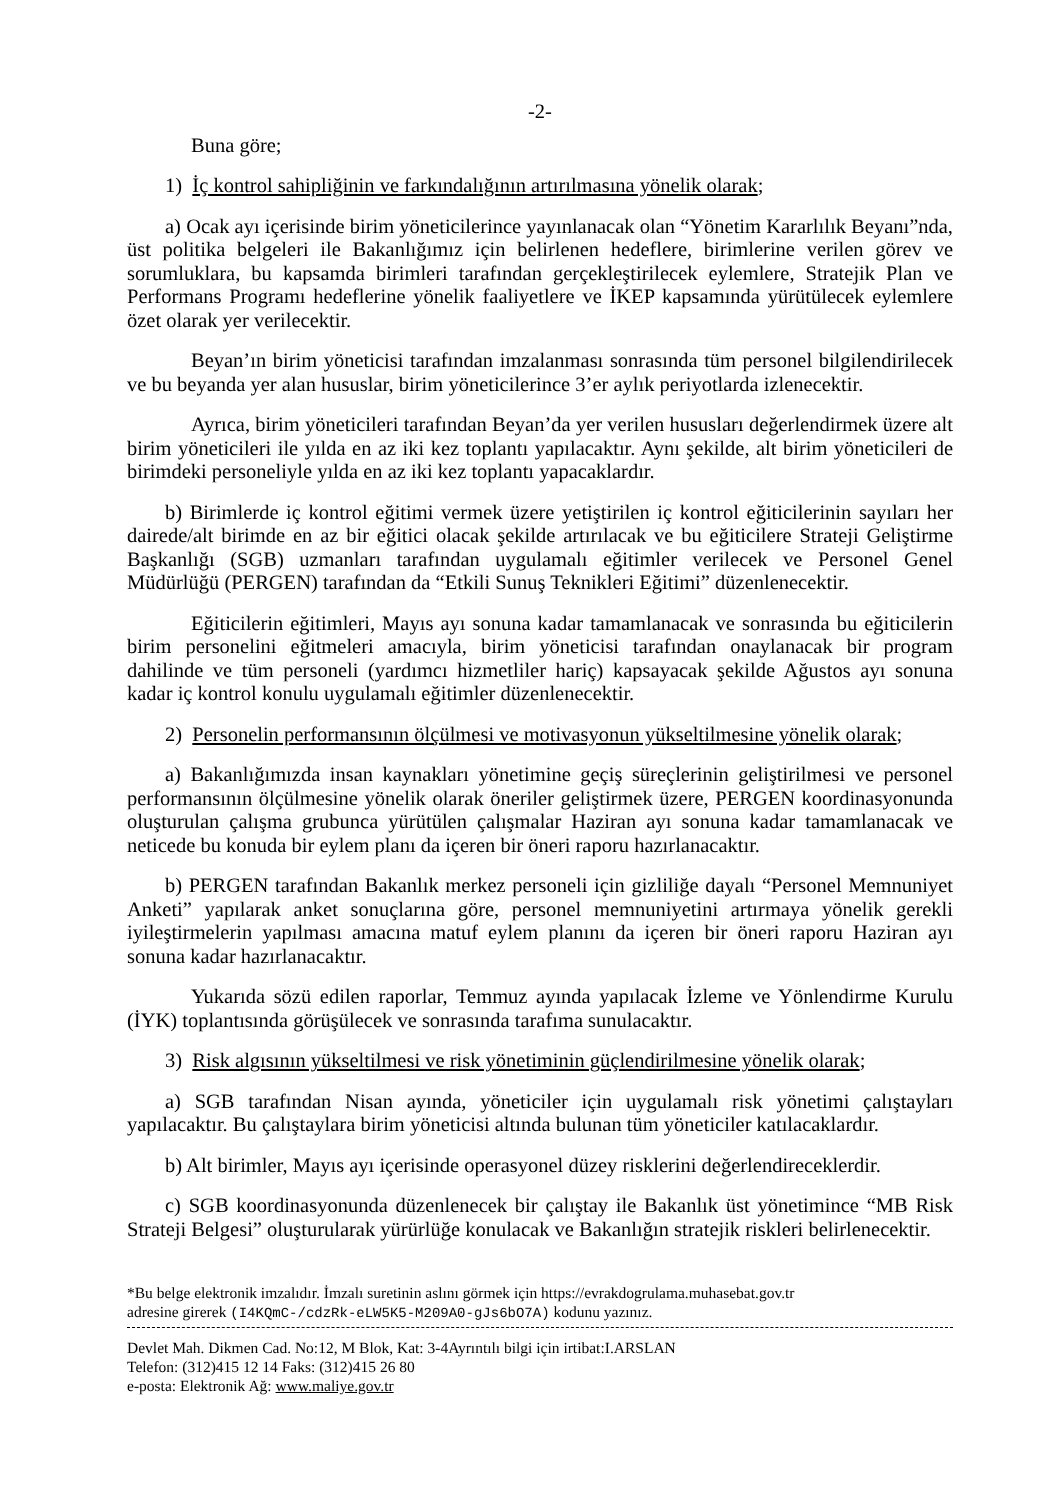-2-
Buna göre;
1) İç kontrol sahipliğinin ve farkındalığının artırılmasına yönelik olarak;
a) Ocak ayı içerisinde birim yöneticilerince yayınlanacak olan “Yönetim Kararlılık Beyanı”nda, üst politika belgeleri ile Bakanlığımız için belirlenen hedeflere, birimlerine verilen görev ve sorumluklara, bu kapsamda birimleri tarafından gerçekleştirilecek eylemlere, Stratejik Plan ve Performans Programı hedeflerine yönelik faaliyetlere ve İKEP kapsamında yürütülecek eylemlere özet olarak yer verilecektir.
Beyan’ın birim yöneticisi tarafından imzalanması sonrasında tüm personel bilgilendirilecek ve bu beyanda yer alan hususlar, birim yöneticilerince 3’er aylık periyotlarda izlenecektir.
Ayrıca, birim yöneticileri tarafından Beyan’da yer verilen hususları değerlendirmek üzere alt birim yöneticileri ile yılda en az iki kez toplantı yapılacaktır. Aynı şekilde, alt birim yöneticileri de birimdeki personeliyle yılda en az iki kez toplantı yapacaklardır.
b) Birimlerde iç kontrol eğitimi vermek üzere yetiştirilen iç kontrol eğiticilerinin sayıları her dairede/alt birimde en az bir eğitici olacak şekilde artırılacak ve bu eğiticilere Strateji Geliştirme Başkanlığı (SGB) uzmanları tarafından uygulamalı eğitimler verilecek ve Personel Genel Müdürlüğü (PERGEN) tarafından da “Etkili Sunuş Teknikleri Eğitimi” düzenlenecektir.
Eğiticilerin eğitimleri, Mayıs ayı sonuna kadar tamamlanacak ve sonrasında bu eğiticilerin birim personelini eğitmeleri amacıyla, birim yöneticisi tarafından onaylanacak bir program dahilinde ve tüm personeli (yardımcı hizmetliler hariç) kapsayacak şekilde Ağustos ayı sonuna kadar iç kontrol konulu uygulamalı eğitimler düzenlenecektir.
2) Personelin performansının ölçülmesi ve motivasyonun yükseltilmesine yönelik olarak;
a) Bakanlığımızda insan kaynakları yönetimine geçiş süreçlerinin geliştirilmesi ve personel performansının ölçülmesine yönelik olarak öneriler geliştirmek üzere, PERGEN koordinasyonunda oluşturulan çalışma grubunca yürütülen çalışmalar Haziran ayı sonuna kadar tamamlanacak ve neticede bu konuda bir eylem planı da içeren bir öneri raporu hazırlanacaktır.
b) PERGEN tarafından Bakanlık merkez personeli için gizliliğe dayalı “Personel Memnuniyet Anketi” yapılarak anket sonuçlarına göre, personel memnuniyetini artırmaya yönelik gerekli iyileştirmelerin yapılması amacına matuf eylem planını da içeren bir öneri raporu Haziran ayı sonuna kadar hazırlanacaktır.
Yukarıda sözü edilen raporlar, Temmuz ayında yapılacak İzleme ve Yönlendirme Kurulu (İYK) toplantısında görüşülecek ve sonrasında tarafıma sunulacaktır.
3) Risk algısının yükseltilmesi ve risk yönetiminin güçlendirilmesine yönelik olarak;
a) SGB tarafından Nisan ayında, yöneticiler için uygulamalı risk yönetimi çalıştayları yapılacaktır. Bu çalıştaylara birim yöneticisi altında bulunan tüm yöneticiler katılacaklardır.
b) Alt birimler, Mayıs ayı içerisinde operasyonel düzey risklerini değerlendireceklerdir.
c) SGB koordinasyonunda düzenlenecek bir çalıştay ile Bakanlık üst yönetimince “MB Risk Strateji Belgesi” oluşturularak yürürlüğe konulacak ve Bakanlığın stratejik riskleri belirlenecektir.
*Bu belge elektronik imzalıdır. İmzalı suretinin aslını görmek için https://evrakdogrulama.muhasebat.gov.tr
adresine girerek (I4KQmC-/cdzRk-eLW5K5-M209A0-gJs6bO7A) kodunu yazınız.
Devlet Mah. Dikmen Cad. No:12, M Blok, Kat: 3-4Ayrıntılı bilgi için irtibat:I.ARSLAN
Telefon: (312)415 12 14 Faks: (312)415 26 80
e-posta: Elektronik Ağ: www.maliye.gov.tr